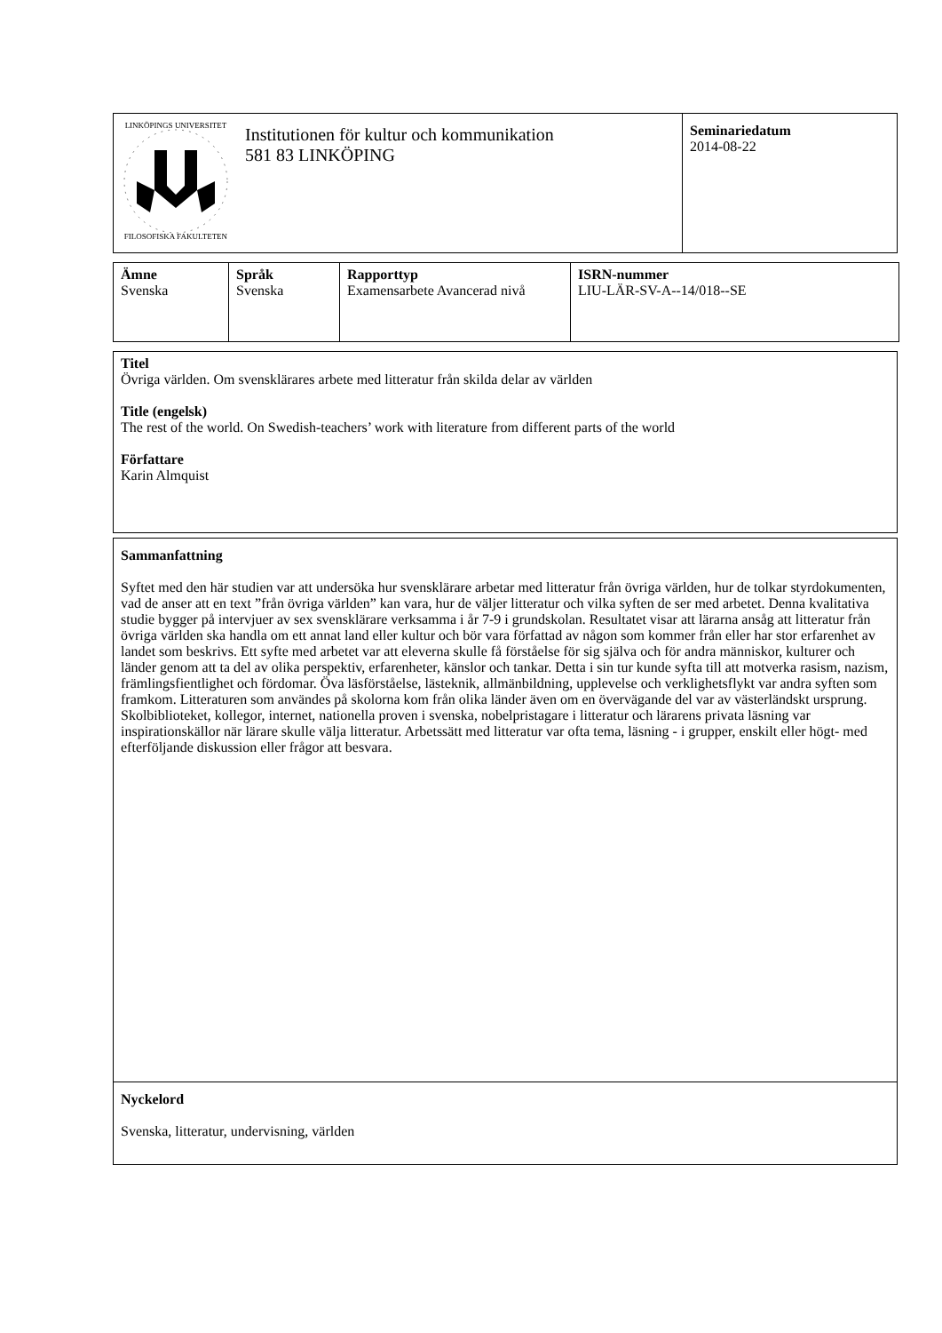| LINKÖPINGS UNIVERSITET FILOSOFISKA FAKULTETEN | Institutionen för kultur och kommunikation 581 83 LINKÖPING | Seminariedatum 2014-08-22 |
| Ämne Svenska | Språk Svenska | Rapporttyp Examensarbete Avancerad nivå | ISRN-nummer LIU-LÄR-SV-A--14/018--SE |
Titel
Övriga världen. Om svensklärares arbete med litteratur från skilda delar av världen
Title (engelsk)
The rest of the world. On Swedish-teachers’ work with literature from different parts of the world
Författare
Karin Almquist
Sammanfattning
Syftet med den här studien var att undersöka hur svensklärare arbetar med litteratur från övriga världen, hur de tolkar styrdokumenten, vad de anser att en text ”från övriga världen” kan vara, hur de väljer litteratur och vilka syften de ser med arbetet. Denna kvalitativa studie bygger på intervjuer av sex svensklärare verksamma i år 7-9 i grundskolan. Resultatet visar att lärarna ansåg att litteratur från övriga världen ska handla om ett annat land eller kultur och bör vara författad av någon som kommer från eller har stor erfarenhet av landet som beskrivs. Ett syfte med arbetet var att eleverna skulle få förståelse för sig själva och för andra människor, kulturer och länder genom att ta del av olika perspektiv, erfarenheter, känslor och tankar. Detta i sin tur kunde syfta till att motverka rasism, nazism, främlingsfientlighet och fördomar. Öva läsförståelse, lästeknik, allmänbildning, upplevelse och verklighetsflykt var andra syften som framkom. Litteraturen som användes på skolorna kom från olika länder även om en övervägande del var av västerländskt ursprung. Skolbiblioteket, kollegor, internet, nationella proven i svenska, nobelpristagare i litteratur och lärarens privata läsning var inspirationskällor när lärare skulle välja litteratur. Arbetssätt med litteratur var ofta tema, läsning - i grupper, enskilt eller högt- med efterföljande diskussion eller frågor att besvara.
Nyckelord
Svenska, litteratur, undervisning, världen